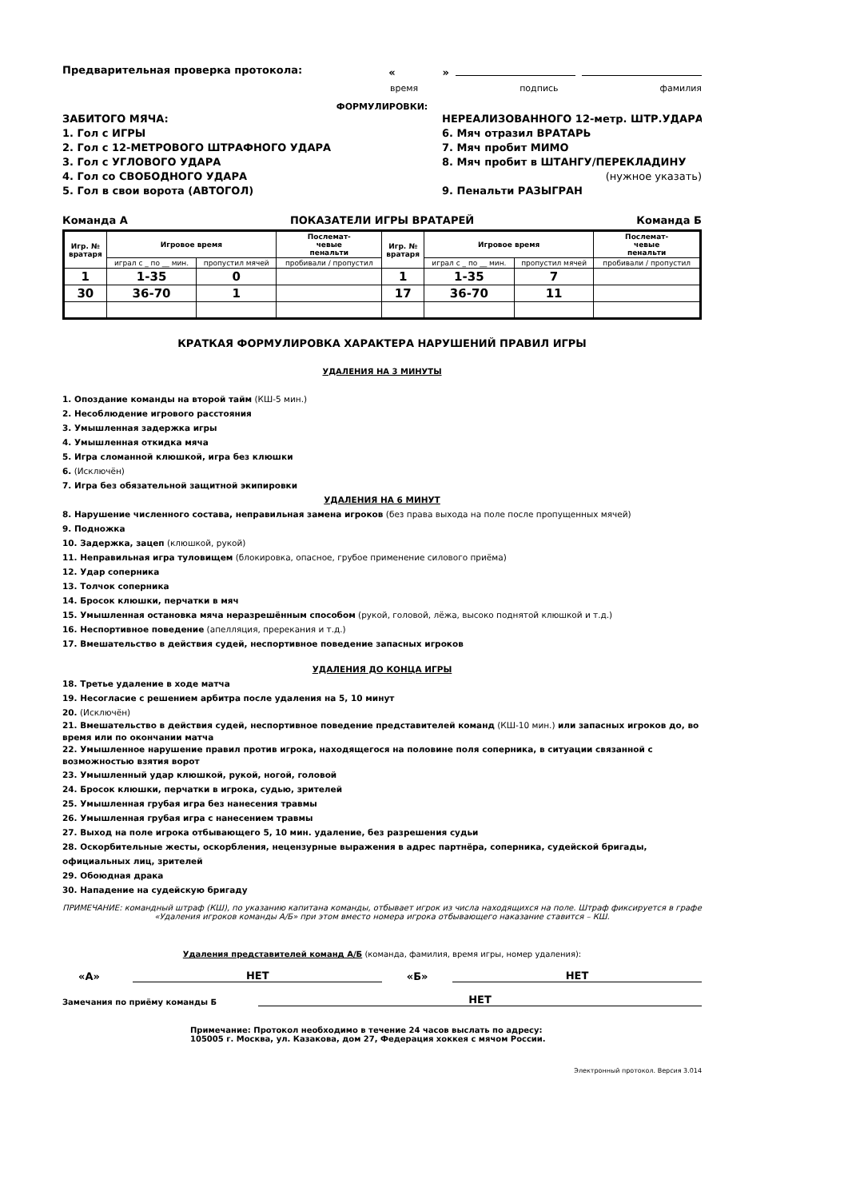Предварительная проверка протокола: « »
время подпись фамилия
ФОРМУЛИРОВКИ:
ЗАБИТОГО МЯЧА:
1. Гол с ИГРЫ
2. Гол с 12-МЕТРОВОГО ШТРАФНОГО УДАРА
3. Гол с УГЛОВОГО УДАРА
4. Гол со СВОБОДНОГО УДАРА
5. Гол в свои ворота (АВТОГОЛ)
НЕРЕАЛИЗОВАННОГО 12-метр. ШТР.УДАРА
6. Мяч отразил ВРАТАРЬ
7. Мяч пробит МИМО
8. Мяч пробит в ШТАНГУ/ПЕРЕКЛАДИНУ
(нужное указать)
9. Пенальти РАЗЫГРАН
Команда А ПОКАЗАТЕЛИ ИГРЫ ВРАТАРЕЙ Команда Б
| Игр. № вратаря | Игровое время | | Послемат- чевые пенальти | Игр. № вратаря | Игровое время | | Послемат- чевые пенальти |
| --- | --- | --- | --- | --- | --- | --- | --- |
| | играл с _ по __ мин. | пропустил мячей | пробивали / пропустил | | играл с _ по __ мин. | пропустил мячей | пробивали / пропустил |
| 1 | 1-35 | 0 | | 1 | 1-35 | 7 | |
| 30 | 36-70 | 1 | | 17 | 36-70 | 11 | |
КРАТКАЯ ФОРМУЛИРОВКА ХАРАКТЕРА НАРУШЕНИЙ ПРАВИЛ ИГРЫ
УДАЛЕНИЯ НА 3 МИНУТЫ
1. Опоздание команды на второй тайм (КШ-5 мин.)
2. Несоблюдение игрового расстояния
3. Умышленная задержка игры
4. Умышленная откидка мяча
5. Игра сломанной клюшкой, игра без клюшки
6. (Исключён)
7. Игра без обязательной защитной экипировки
УДАЛЕНИЯ НА 6 МИНУТ
8. Нарушение численного состава, неправильная замена игроков (без права выхода на поле после пропущенных мячей)
9. Подножка
10. Задержка, зацеп (клюшкой, рукой)
11. Неправильная игра туловищем (блокировка, опасное, грубое применение силового приёма)
12. Удар соперника
13. Толчок соперника
14. Бросок клюшки, перчатки в мяч
15. Умышленная остановка мяча неразрешённым способом (рукой, головой, лёжа, высоко поднятой клюшкой и т.д.)
16. Неспортивное поведение (апелляция, пререкания и т.д.)
17. Вмешательство в действия судей, неспортивное поведение запасных игроков
УДАЛЕНИЯ ДО КОНЦА ИГРЫ
18. Третье удаление в ходе матча
19. Несогласие с решением арбитра после удаления на 5, 10 минут
20. (Исключён)
21. Вмешательство в действия судей, неспортивное поведение представителей команд (КШ-10 мин.) или запасных игроков до, во время или по окончании матча
22. Умышленное нарушение правил против игрока, находящегося на половине поля соперника, в ситуации связанной с возможностью взятия ворот
23. Умышленный удар клюшкой, рукой, ногой, головой
24. Бросок клюшки, перчатки в игрока, судью, зрителей
25. Умышленная грубая игра без нанесения травмы
26. Умышленная грубая игра с нанесением травмы
27. Выход на поле игрока отбывающего 5, 10 мин. удаление, без разрешения судьи
28. Оскорбительные жесты, оскорбления, нецензурные выражения в адрес партнёра, соперника, судейской бригады, официальных лиц, зрителей
29. Обоюдная драка
30. Нападение на судейскую бригаду
ПРИМЕЧАНИЕ: командный штраф (КШ), по указанию капитана команды, отбывает игрок из числа находящихся на поле. Штраф фиксируется в графе «Удаления игроков команды А/Б» при этом вместо номера игрока отбывающего наказание ставится – КШ.
Удаления представителей команд А/Б (команда, фамилия, время игры, номер удаления):
«А» НЕТ «Б» НЕТ
Замечания по приёму команды Б НЕТ
Примечание: Протокол необходимо в течение 24 часов выслать по адресу:
105005 г. Москва, ул. Казакова, дом 27, Федерация хоккея с мячом России.
Электронный протокол. Версия 3.014